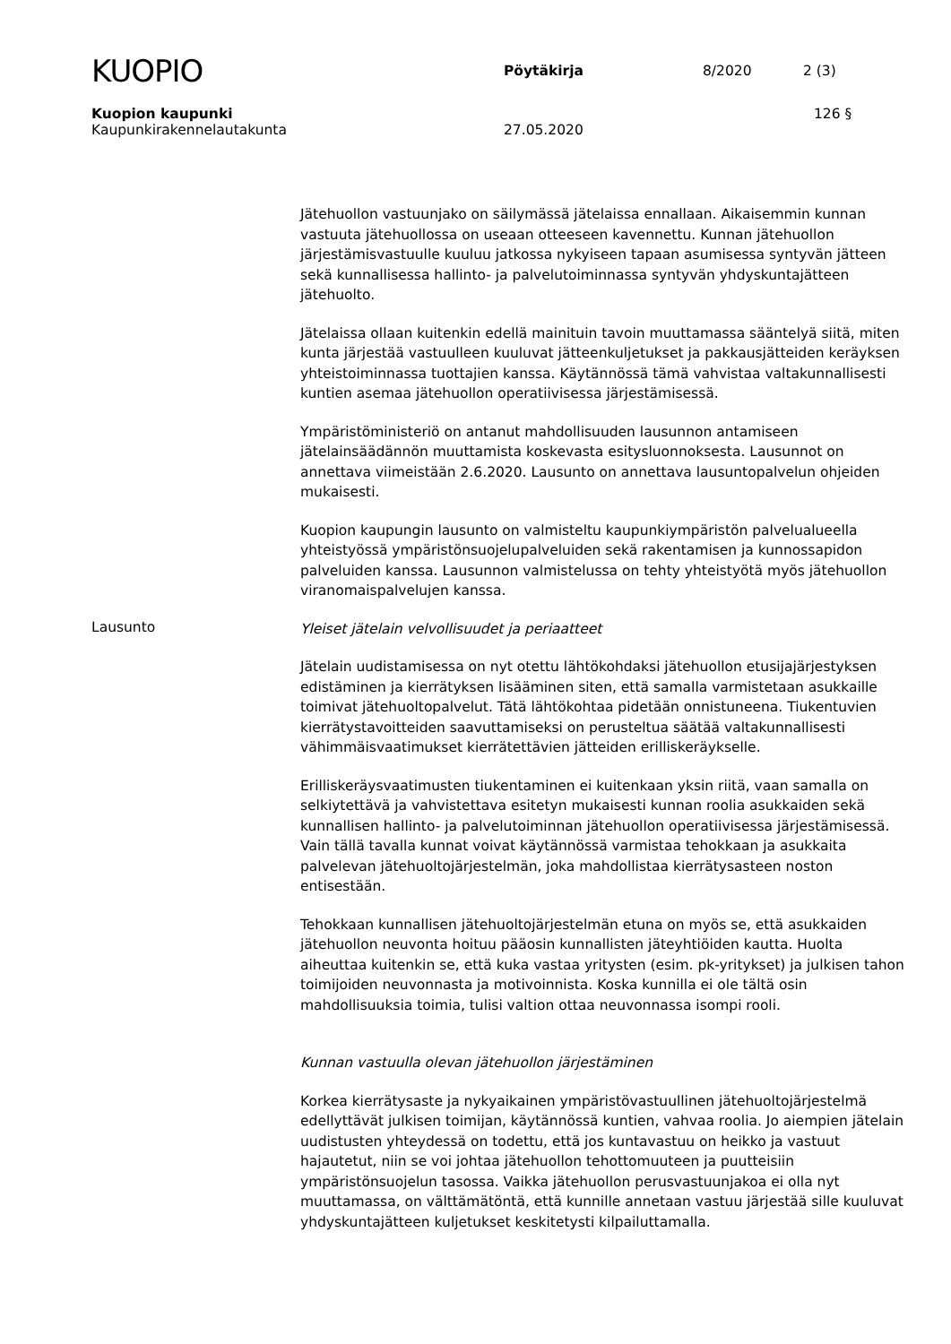KUOPIO
Pöytäkirja 8/2020 2 (3)
Kuopion kaupunki 126 §
Kaupunkirakennelautakunta 27.05.2020
Jätehuollon vastuunjako on säilymässä jätelaissa ennallaan. Aikaisemmin kunnan vastuuta jätehuollossa on useaan otteeseen kavennettu. Kunnan jätehuollon järjestämisvastuulle kuuluu jatkossa nykyiseen tapaan asumisessa syntyvän jätteen sekä kunnallisessa hallinto- ja palvelutoiminnassa syntyvän yhdyskuntajätteen jätehuolto.
Jätelaissa ollaan kuitenkin edellä mainituin tavoin muuttamassa sääntelyä siitä, miten kunta järjestää vastuulleen kuuluvat jätteenkuljetukset ja pakkausjätteiden keräyksen yhteistoiminnassa tuottajien kanssa. Käytännössä tämä vahvistaa valtakunnallisesti kuntien asemaa jätehuollon operatiivisessa järjestämisessä.
Ympäristöministeriö on antanut mahdollisuuden lausunnon antamiseen jätelainsäädännön muuttamista koskevasta esitysluonnoksesta. Lausunnot on annettava viimeistään 2.6.2020. Lausunto on annettava lausuntopalvelun ohjeiden mukaisesti.
Kuopion kaupungin lausunto on valmisteltu kaupunkiympäristön palvelualueella yhteistyössä ympäristönsuojelupalveluiden sekä rakentamisen ja kunnossapidon palveluiden kanssa. Lausunnon valmistelussa on tehty yhteistyötä myös jätehuollon viranomaispalvelujen kanssa.
Lausunto
Yleiset jätelain velvollisuudet ja periaatteet
Jätelain uudistamisessa on nyt otettu lähtökohdaksi jätehuollon etusijajärjestyksen edistäminen ja kierrätyksen lisääminen siten, että samalla varmistetaan asukkaille toimivat jätehuoltopalvelut. Tätä lähtökohtaa pidetään onnistuneena. Tiukentuvien kierrätystavoitteiden saavuttamiseksi on perusteltua säätää valtakunnallisesti vähimmäisvaatimukset kierrätettävien jätteiden erilliskeräykselle.
Erilliskeräysvaatimusten tiukentaminen ei kuitenkaan yksin riitä, vaan samalla on selkiytettävä ja vahvistettava esitetyn mukaisesti kunnan roolia asukkaiden sekä kunnallisen hallinto- ja palvelutoiminnan jätehuollon operatiivisessa järjestämisessä. Vain tällä tavalla kunnat voivat käytännössä varmistaa tehokkaan ja asukkaita palvelevan jätehuoltojärjestelmän, joka mahdollistaa kierrätysasteen noston entisestään.
Tehokkaan kunnallisen jätehuoltojärjestelmän etuna on myös se, että asukkaiden jätehuollon neuvonta hoituu pääosin kunnallisten jäteyhtiöiden kautta. Huolta aiheuttaa kuitenkin se, että kuka vastaa yritysten (esim. pk-yritykset) ja julkisen tahon toimijoiden neuvonnasta ja motivoinnista. Koska kunnilla ei ole tältä osin mahdollisuuksia toimia, tulisi valtion ottaa neuvonnassa isompi rooli.
Kunnan vastuulla olevan jätehuollon järjestäminen
Korkea kierrätysaste ja nykyaikainen ympäristövastuullinen jätehuoltojärjestelmä edellyttävät julkisen toimijan, käytännössä kuntien, vahvaa roolia. Jo aiempien jätelain uudistusten yhteydessä on todettu, että jos kuntavastuu on heikko ja vastuut hajautetut, niin se voi johtaa jätehuollon tehottomuuteen ja puutteisiin ympäristönsuojelun tasossa. Vaikka jätehuollon perusvastuunjakoa ei olla nyt muuttamassa, on välttämätöntä, että kunnille annetaan vastuu järjestää sille kuuluvat yhdyskuntajätteen kuljetukset keskitetysti kilpailuttamalla.